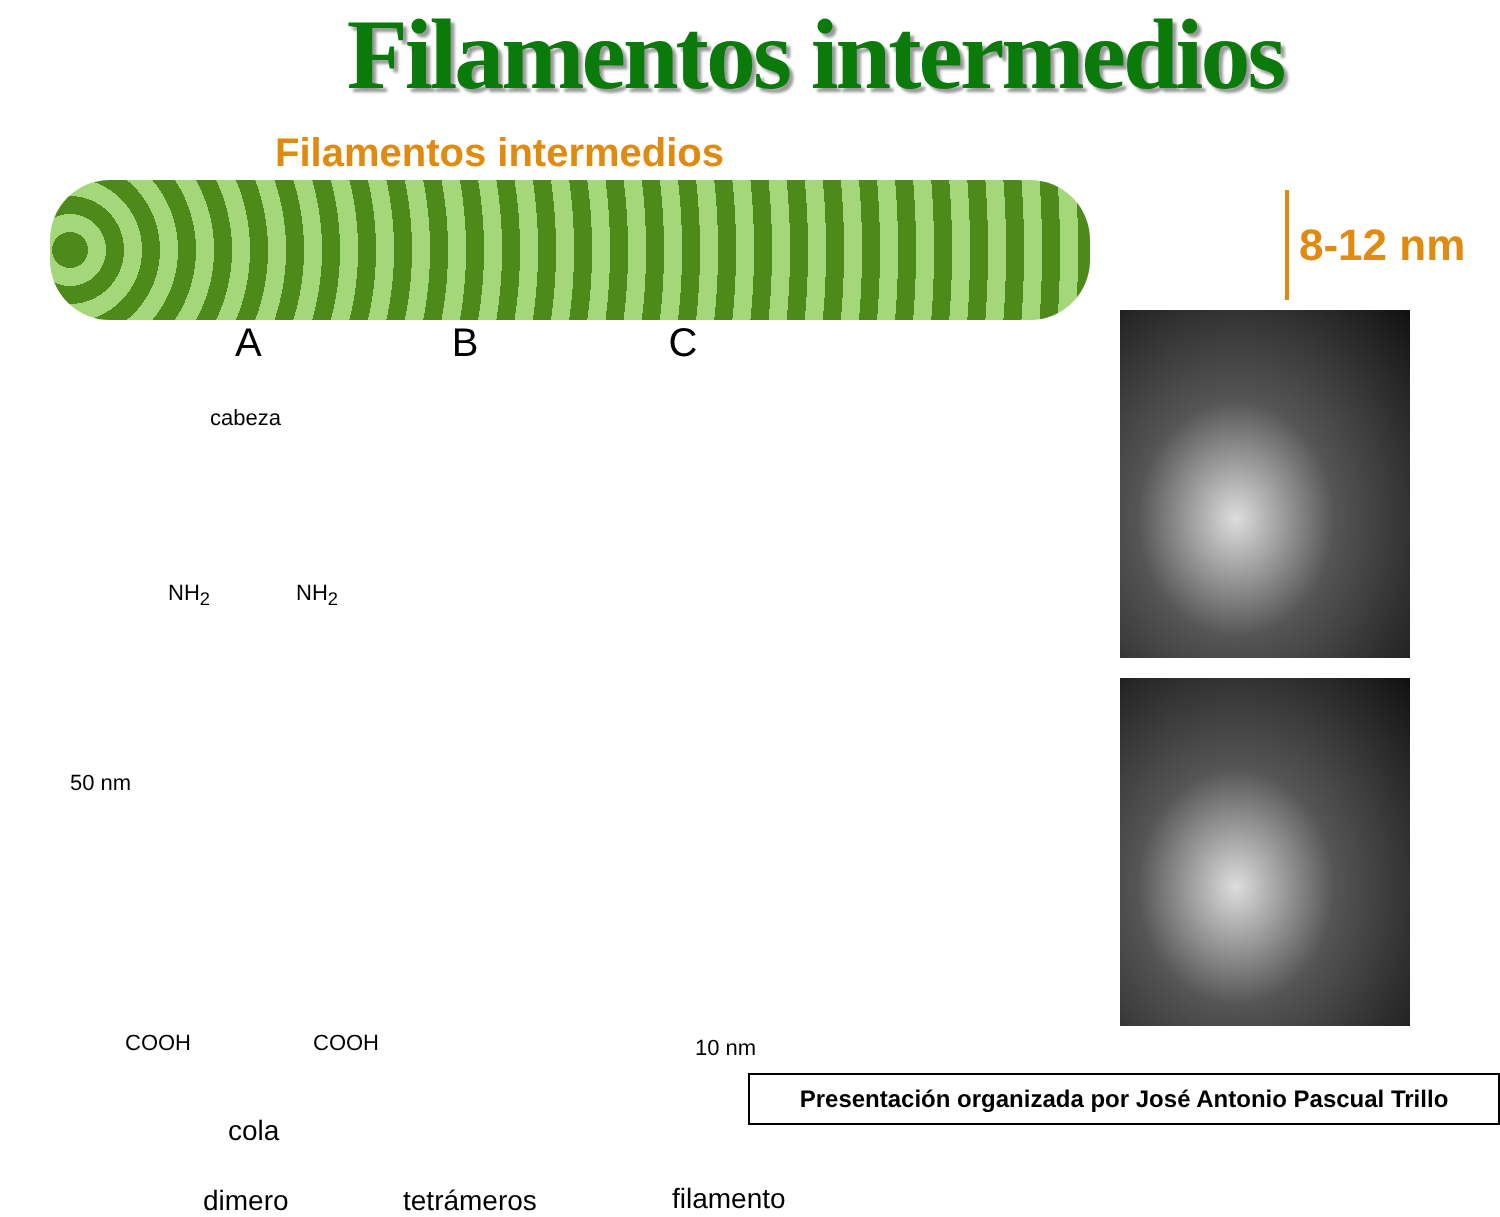Filamentos intermedios
Filamentos intermedios
A B C
cabeza
NH<sub>2</sub> NH<sub>2</sub>
50 nm
COOH COOH 10 nm
cola
dimero tetrámeros filamento
8-12 nm
Presentación organizada por José Antonio Pascual Trillo